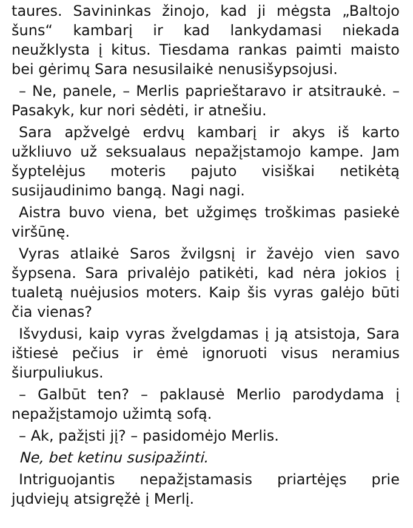taures. Savininkas žinojo, kad ji mėgsta „Baltojo šuns“ kambarį ir kad lankydamasi niekada neužklysta į kitus. Tiesdama rankas paimti maisto bei gėrimų Sara nesusilaikė nenusišypsojusi.
– Ne, panele, – Merlis paprieštaravo ir atsitraukė. – Pasakyk, kur nori sėdėti, ir atnešiu.
Sara apžvelgė erdvų kambarį ir akys iš karto užkliuvo už seksualaus nepažįstamojo kampe. Jam šyptelėjus moteris pajuto visiškai netikėtą susijaudinimo bangą. Nagi nagi.
Aistra buvo viena, bet užgimęs troškimas pasiekė viršūnę.
Vyras atlaikė Saros žvilgsnį ir žavėjo vien savo šypsena. Sara privalėjo patikėti, kad nėra jokios į tualetą nuėjusios moters. Kaip šis vyras galėjo būti čia vienas?
Išvydusi, kaip vyras žvelgdamas į ją atsistoja, Sara ištiesė pečius ir ėmė ignoruoti visus neramius šiurpuliukus.
– Galbūt ten? – paklausė Merlio parodydama į nepažįstamojo užimtą sofą.
– Ak, pažįsti jį? – pasidomėjo Merlis.
Ne, bet ketinu susipažinti.
Intriguojantis nepažįstamasis priartėjęs prie jųdviejų atsigręžė į Merlį.